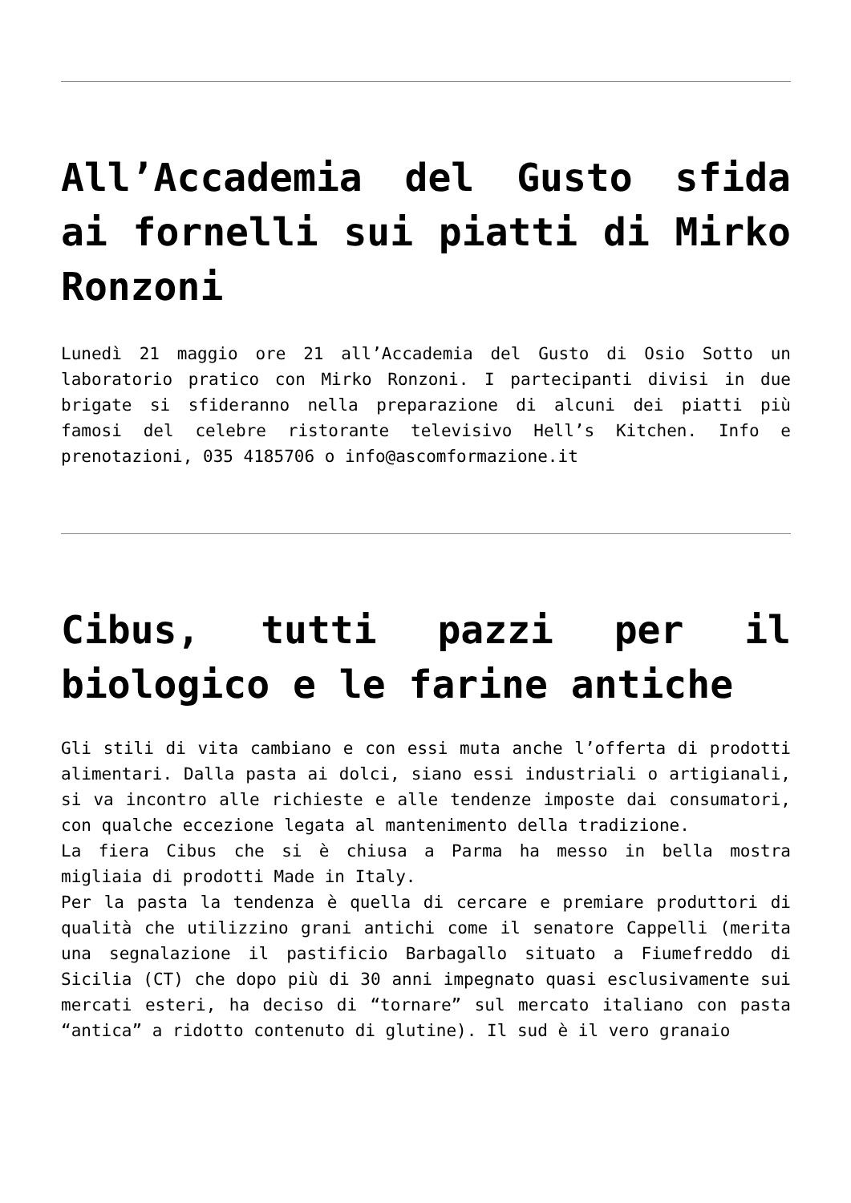All’Accademia del Gusto sfida ai fornelli sui piatti di Mirko Ronzoni
Lunedì 21 maggio ore 21 all’Accademia del Gusto di Osio Sotto un laboratorio pratico con Mirko Ronzoni. I partecipanti divisi in due brigate si sfideranno nella preparazione di alcuni dei piatti più famosi del celebre ristorante televisivo Hell’s Kitchen. Info e prenotazioni, 035 4185706 o info@ascomformazione.it
Cibus, tutti pazzi per il biologico e le farine antiche
Gli stili di vita cambiano e con essi muta anche l’offerta di prodotti alimentari. Dalla pasta ai dolci, siano essi industriali o artigianali, si va incontro alle richieste e alle tendenze imposte dai consumatori, con qualche eccezione legata al mantenimento della tradizione.
La fiera Cibus che si è chiusa a Parma ha messo in bella mostra migliaia di prodotti Made in Italy.
Per la pasta la tendenza è quella di cercare e premiare produttori di qualità che utilizzino grani antichi come il senatore Cappelli (merita una segnalazione il pastificio Barbagallo situato a Fiumefreddo di Sicilia (CT) che dopo più di 30 anni impegnato quasi esclusivamente sui mercati esteri, ha deciso di “tornare” sul mercato italiano con pasta “antica” a ridotto contenuto di glutine). Il sud è il vero granaio